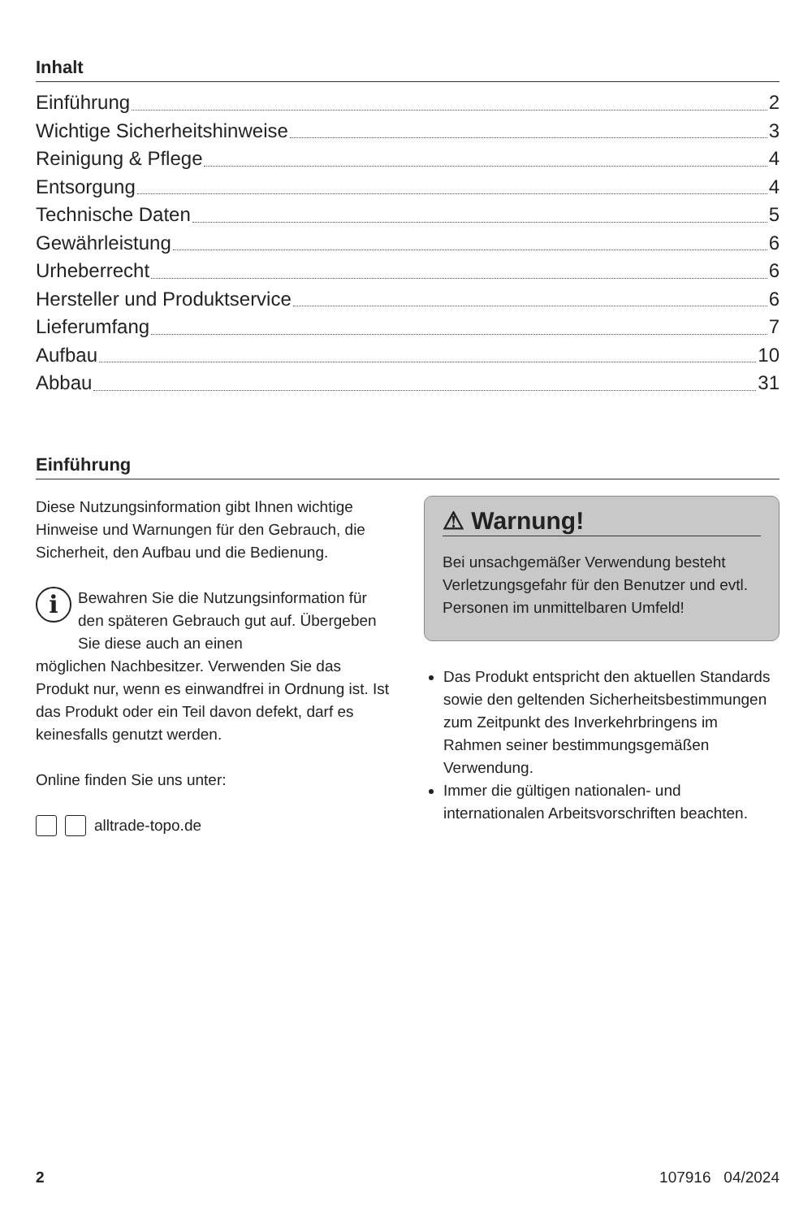Inhalt
Einführung 2
Wichtige Sicherheitshinweise 3
Reinigung & Pflege 4
Entsorgung 4
Technische Daten 5
Gewährleistung 6
Urheberrecht 6
Hersteller und Produktservice 6
Lieferumfang 7
Aufbau 10
Abbau 31
Einführung
Diese Nutzungsinformation gibt Ihnen wichtige Hinweise und Warnungen für den Gebrauch, die Sicherheit, den Aufbau und die Bedienung.
i
Bewahren Sie die Nutzungsinformation für den späteren Gebrauch gut auf. Übergeben Sie diese auch an einen
möglichen Nachbesitzer. Verwenden Sie das Produkt nur, wenn es einwandfrei in Ordnung ist. Ist das Produkt oder ein Teil davon defekt, darf es keinesfalls genutzt werden.
Online finden Sie uns unter:
alltrade-topo.de
⚠ Warnung!
Bei unsachgemäßer Verwendung besteht Verletzungsgefahr für den Benutzer und evtl. Personen im unmittelbaren Umfeld!
Das Produkt entspricht den aktuellen Standards sowie den geltenden Sicherheitsbestimmungen zum Zeitpunkt des Inverkehrbringens im Rahmen seiner bestimmungsgemäßen Verwendung.
Immer die gültigen nationalen- und internationalen Arbeitsvorschriften beachten.
2 107916 04/2024